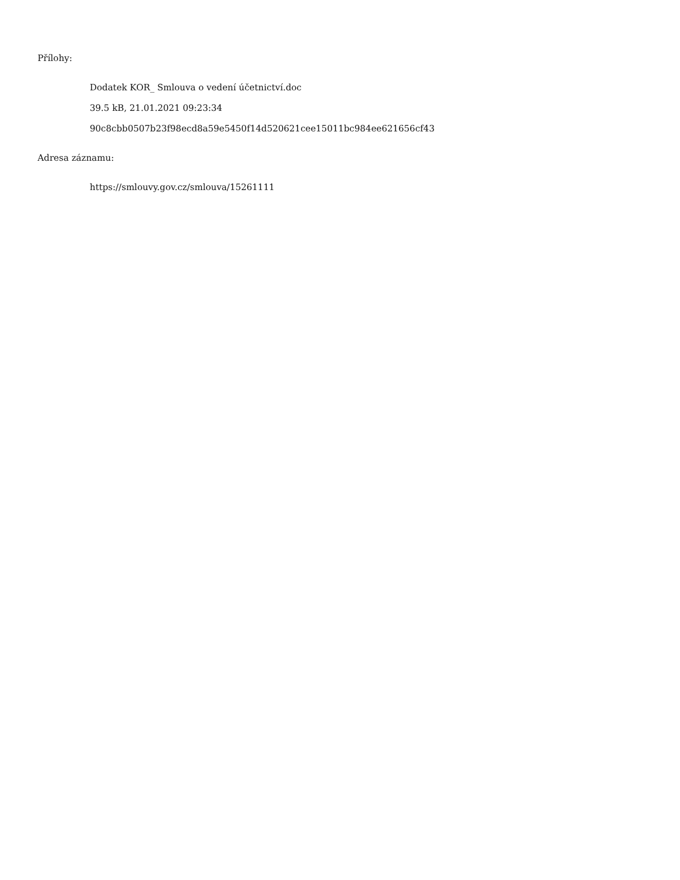Přílohy:
Dodatek KOR_ Smlouva o vedení účetnictví.doc
39.5 kB, 21.01.2021 09:23:34
90c8cbb0507b23f98ecd8a59e5450f14d520621cee15011bc984ee621656cf43
Adresa záznamu:
https://smlouvy.gov.cz/smlouva/15261111